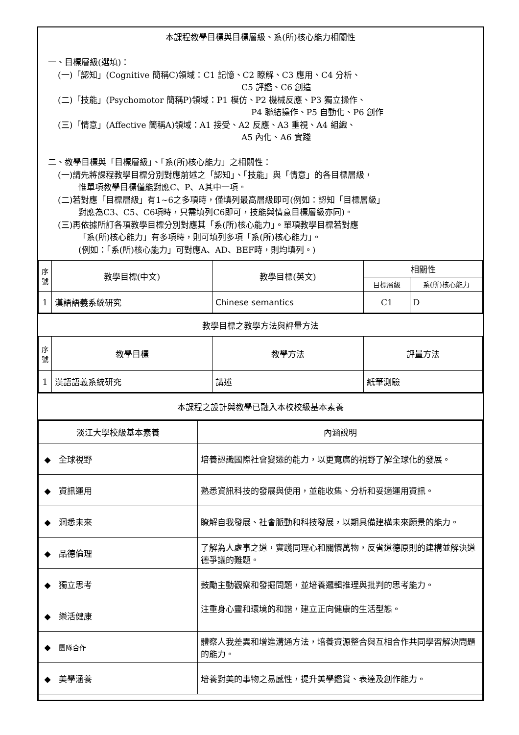本課程教學目標與目標層級、系(所)核心能力相關性
一、目標層級(選填)：
(一)「認知」(Cognitive 簡稱C)領域：C1 記憶、C2 瞭解、C3 應用、C4 分析、
C5 評鑑、C6 創造
(二)「技能」(Psychomotor 簡稱P)領域：P1 模仿、P2 機械反應、P3 獨立操作、
P4 聯結操作、P5 自動化、P6 創作
(三)「情意」(Affective 簡稱A)領域：A1 接受、A2 反應、A3 重視、A4 組織、
A5 內化、A6 實踐
二、教學目標與「目標層級」、「系(所)核心能力」之相關性：
(一)請先將課程教學目標分別對應前述之「認知」、「技能」與「情意」的各目標層級，
惟單項教學目標僅能對應C、P、A其中一項。
(二)若對應「目標層級」有1~6之多項時，僅填列最高層級即可(例如：認知「目標層級」
對應為C3、C5、C6項時，只需填列C6即可，技能與情意目標層級亦同)。
(三)再依據所訂各項教學目標分別對應其「系(所)核心能力」。單項教學目標若對應
「系(所)核心能力」有多項時，則可填列多項「系(所)核心能力」。
(例如：「系(所)核心能力」可對應A、AD、BEF時，則均填列。)
| 序號 | 教學目標(中文) | 教學目標(英文) | 相關性 | |
| --- | --- | --- | --- | --- |
| | | | 目標層級 | 系(所)核心能力 |
| 1 | 漢語語義系統研究 | Chinese semantics | C1 | D |
教學目標之教學方法與評量方法
| 序號 | 教學目標 | 教學方法 | 評量方法 |
| --- | --- | --- | --- |
| 1 | 漢語語義系統研究 | 講述 | 紙筆測驗 |
本課程之設計與教學已融入本校校級基本素養
| 淡江大學校級基本素養 | 內涵說明 |
| --- | --- |
| ◆ 全球視野 | 培養認識國際社會變遷的能力，以更寬廣的視野了解全球化的發展。 |
| ◆ 資訊運用 | 熟悉資訊科技的發展與使用，並能收集、分析和妥適運用資訊。 |
| ◆ 洞悉未來 | 瞭解自我發展、社會脈動和科技發展，以期具備建構未來願景的能力。 |
| ◆ 品德倫理 | 了解為人處事之道，實踐同理心和關懷萬物，反省道德原則的建構並解決道德爭議的難題。 |
| ◆ 獨立思考 | 鼓勵主動觀察和發掘問題，並培養邏輯推理與批判的思考能力。 |
| ◆ 樂活健康 | 注重身心靈和環境的和諧，建立正向健康的生活型態。 |
| ◆ 團隊合作 | 體察人我差異和增進溝通方法，培養資源整合與互相合作共同學習解決問題的能力。 |
| ◆ 美學涵養 | 培養對美的事物之易感性，提升美學鑑賞、表達及創作能力。 |